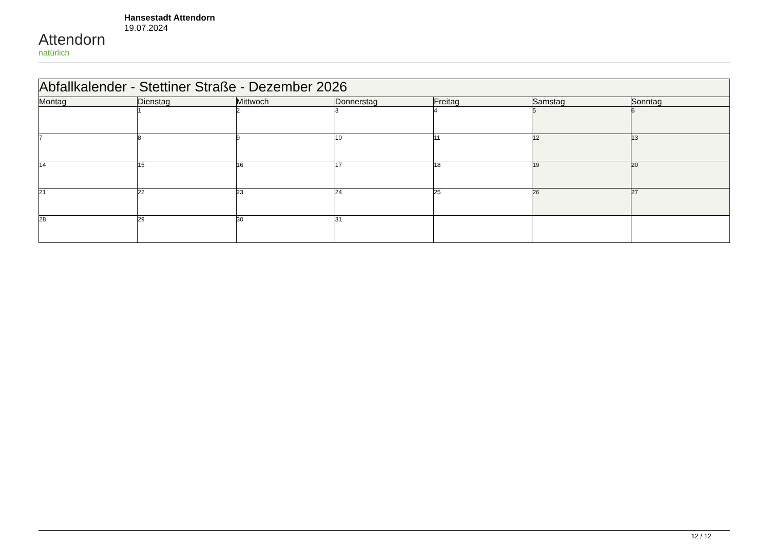Attendorn
natürlich
Hansestadt Attendorn
19.07.2024
| Abfallkalender - Stettiner Straße - Dezember 2026 | | | | | | |
| Montag | Dienstag | Mittwoch | Donnerstag | Freitag | Samstag | Sonntag |
| | 1 | 2 | 3 | 4 | 5 | 6 |
| 7 | 8 | 9 | 10 | 11 | 12 | 13 |
| 14 | 15 | 16 | 17 | 18 | 19 | 20 |
| 21 | 22 | 23 | 24 | 25 | 26 | 27 |
| 28 | 29 | 30 | 31 | | | |
12 / 12